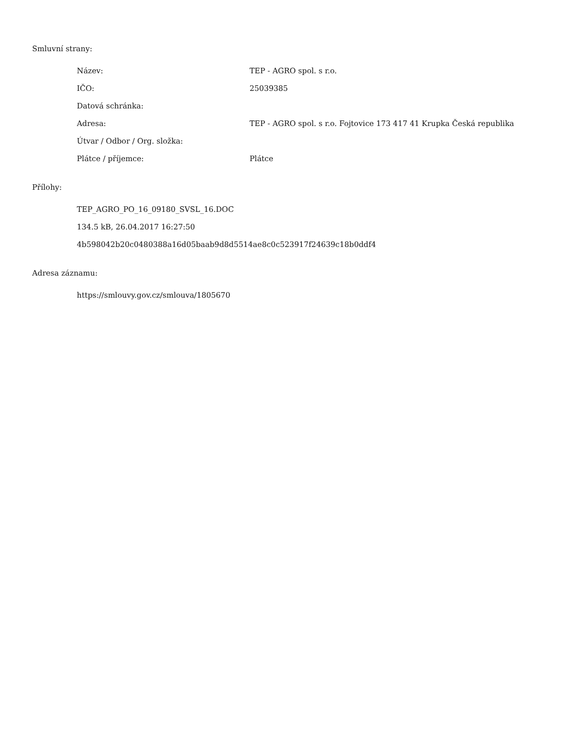Smluvní strany:
| Název: | TEP - AGRO spol. s r.o. |
| IČO: | 25039385 |
| Datová schránka: | |
| Adresa: | TEP - AGRO spol. s r.o. Fojtovice 173 417 41 Krupka Česká republika |
| Útvar / Odbor / Org. složka: | |
| Plátce / příjemce: | Plátce |
Přílohy:
TEP_AGRO_PO_16_09180_SVSL_16.DOC
134.5 kB, 26.04.2017 16:27:50
4b598042b20c0480388a16d05baab9d8d5514ae8c0c523917f24639c18b0ddf4
Adresa záznamu:
https://smlouvy.gov.cz/smlouva/1805670